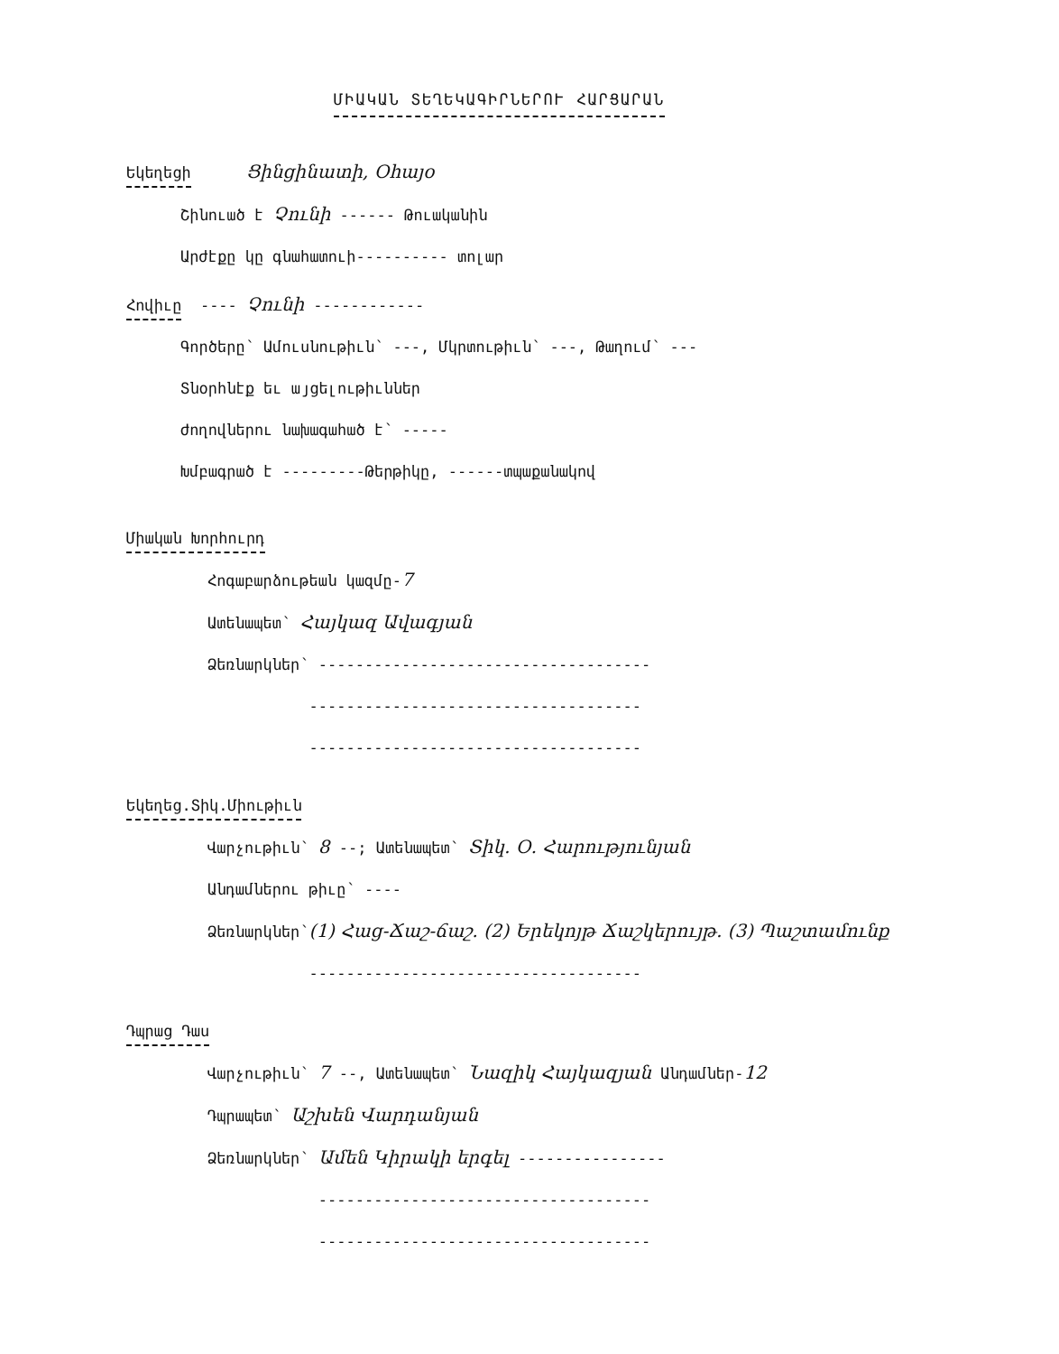ՄԻԱԿԱՆ ՏԵՂԵԿԱԳԻՐՆԵՐՈՒ ՀԱՐՑԱՐԱՆ
Եկեղեցի Ցինցինատի, Օհայօ
Շինուած է Չունի ------ Թուականին
Արժէքը կը գնահատուի---------- տոլար
Հովիւը ---- Չունի ------------
Գործերը՝ Ամուսնութիւն՝ ---, Մկրտութիւն՝ ---, Թաղում՝ ---
Տնօրհնէք եւ այցելութիւններ
Ժողովներու նախագահած է՝ -----
Խմբագրած է ---------Թերթիկը, ------տպաքանակով
Միական Խորհուրդ
Հոգաբարձութեան կազմը-7
Ատենապետ՝ Հայկազ Ավագյան
Ձեռնարկներ՝ ------------------------------------
------------------------------------
------------------------------------
Եկեղեց.Տիկ.Միութիւն
Վարչութիւն՝ 8 --; Ատենապետ՝ Տիկ. Օ. Հարությունյան
Անդամներու թիւը՝ ----
Ձեռնարկներ՝(1) Հաց-Ճաշ-ճաշ. (2) Երեկոյթ Ճաշկերույթ. (3) Պաշտամունք
------------------------------------
Դպրաց Դաս
Վարչութիւն՝ 7 --, Ատենապետ՝ Նազիկ Հայկազյան Անդամներ-12
Դպրապետ՝ Աշխեն Վարդանյան
Ձեռնարկներ՝ Ամեն Կիրակի երգել ----------------
------------------------------------
------------------------------------